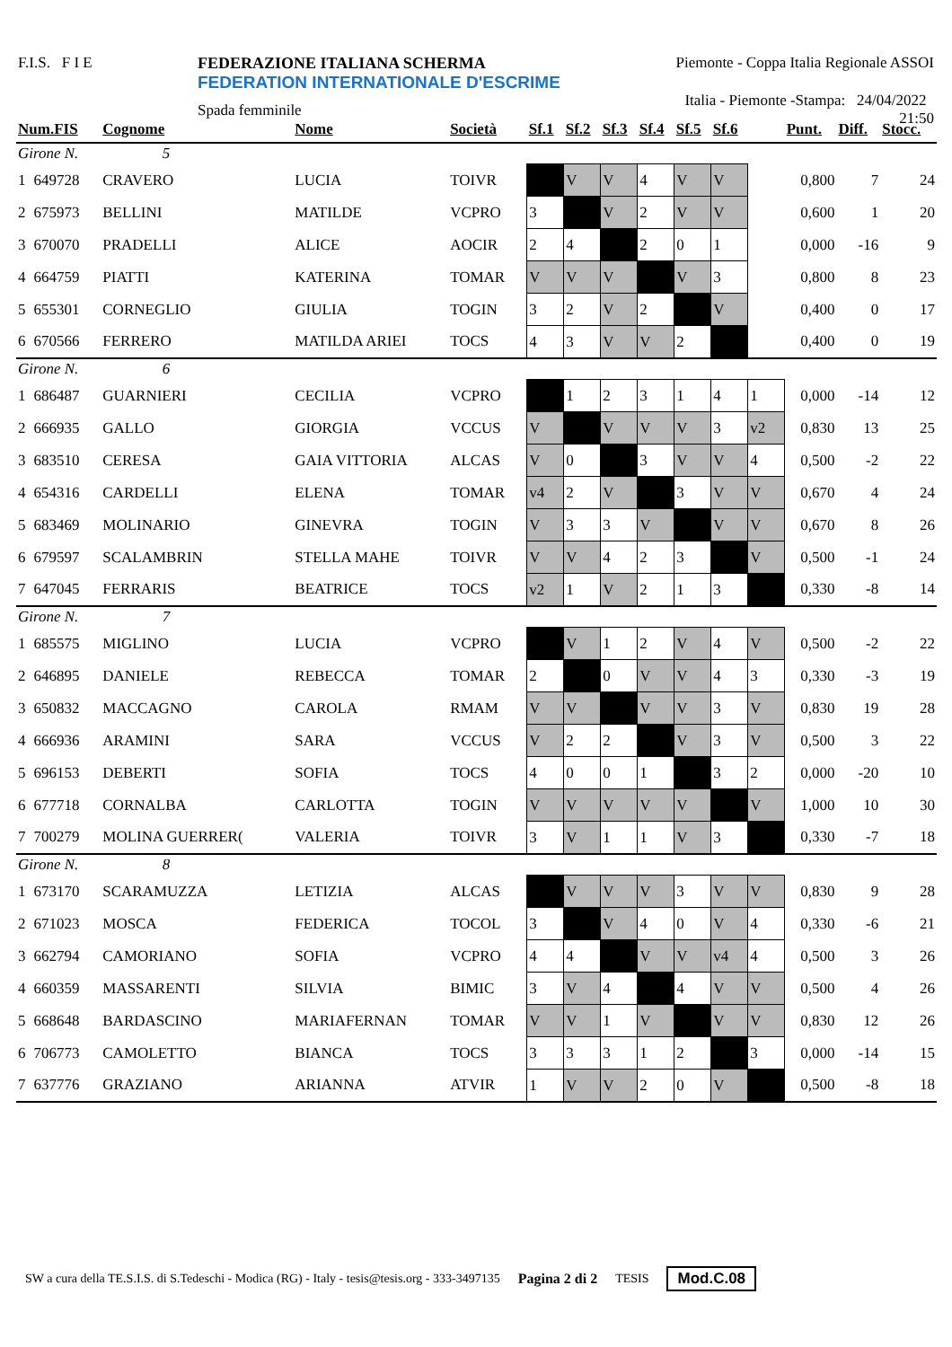F.I.S. F I E FEDERAZIONE ITALIANA SCHERMA
FEDERATION INTERNATIONALE D'ESCRIME
Spada femminile
Piemonte - Coppa Italia Regionale ASSOI
Italia - Piemonte -Stampa: 24/04/2022 21:50
| Num.FIS | | Cognome | Nome | Società | Sf.1 | Sf.2 | Sf.3 | Sf.4 | Sf.5 | Sf.6 | | Punt. | Diff. | Stocc. |
| --- | --- | --- | --- | --- | --- | --- | --- | --- | --- | --- | --- | --- | --- | --- |
| Girone N. 5 | | | | | | | | | | | | | | |
| 1 | 649728 | CRAVERO | LUCIA | TOIVR | | V | V | 4 | V | V | | 0,800 | 7 | 24 |
| 2 | 675973 | BELLINI | MATILDE | VCPRO | 3 | | V | 2 | V | V | | 0,600 | 1 | 20 |
| 3 | 670070 | PRADELLI | ALICE | AOCIR | 2 | 4 | | 2 | 0 | 1 | | 0,000 | -16 | 9 |
| 4 | 664759 | PIATTI | KATERINA | TOMAR | V | V | V | | V | 3 | | 0,800 | 8 | 23 |
| 5 | 655301 | CORNEGLIO | GIULIA | TOGIN | 3 | 2 | V | 2 | | V | | 0,400 | 0 | 17 |
| 6 | 670566 | FERRERO | MATILDA ARIEI | TOCS | 4 | 3 | V | V | 2 | | | 0,400 | 0 | 19 |
| Girone N. 6 | | | | | | | | | | | | | | |
| 1 | 686487 | GUARNIERI | CECILIA | VCPRO | | 1 | 2 | 3 | 1 | 4 | 1 | 0,000 | -14 | 12 |
| 2 | 666935 | GALLO | GIORGIA | VCCUS | V | | V | V | V | 3 | v2 | 0,830 | 13 | 25 |
| 3 | 683510 | CERESA | GAIA VITTORIA | ALCAS | V | 0 | | 3 | V | V | 4 | 0,500 | -2 | 22 |
| 4 | 654316 | CARDELLI | ELENA | TOMAR | v4 | 2 | V | | 3 | V | V | 0,670 | 4 | 24 |
| 5 | 683469 | MOLINARIO | GINEVRA | TOGIN | V | 3 | 3 | V | | V | V | 0,670 | 8 | 26 |
| 6 | 679597 | SCALAMBRIN | STELLA MAHE | TOIVR | V | V | 4 | 2 | 3 | | V | 0,500 | -1 | 24 |
| 7 | 647045 | FERRARIS | BEATRICE | TOCS | v2 | 1 | V | 2 | 1 | 3 | | 0,330 | -8 | 14 |
| Girone N. 7 | | | | | | | | | | | | | | |
| 1 | 685575 | MIGLINO | LUCIA | VCPRO | | V | 1 | 2 | V | 4 | V | 0,500 | -2 | 22 |
| 2 | 646895 | DANIELE | REBECCA | TOMAR | 2 | | 0 | V | V | 4 | 3 | 0,330 | -3 | 19 |
| 3 | 650832 | MACCAGNO | CAROLA | RMAM | V | V | | V | V | 3 | V | 0,830 | 19 | 28 |
| 4 | 666936 | ARAMINI | SARA | VCCUS | V | 2 | 2 | | V | 3 | V | 0,500 | 3 | 22 |
| 5 | 696153 | DEBERTI | SOFIA | TOCS | 4 | 0 | 0 | 1 | | 3 | 2 | 0,000 | -20 | 10 |
| 6 | 677718 | CORNALBA | CARLOTTA | TOGIN | V | V | V | V | V | | V | 1,000 | 10 | 30 |
| 7 | 700279 | MOLINA GUERRER( | VALERIA | TOIVR | 3 | V | 1 | 1 | V | 3 | | 0,330 | -7 | 18 |
| Girone N. 8 | | | | | | | | | | | | | | |
| 1 | 673170 | SCARAMUZZA | LETIZIA | ALCAS | | V | V | V | 3 | V | V | 0,830 | 9 | 28 |
| 2 | 671023 | MOSCA | FEDERICA | TOCOL | 3 | | V | 4 | 0 | V | 4 | 0,330 | -6 | 21 |
| 3 | 662794 | CAMORIANO | SOFIA | VCPRO | 4 | 4 | | V | V | v4 | 4 | 0,500 | 3 | 26 |
| 4 | 660359 | MASSARENTI | SILVIA | BIMIC | 3 | V | 4 | | 4 | V | V | 0,500 | 4 | 26 |
| 5 | 668648 | BARDASCINO | MARIAFERNAN | TOMAR | V | V | 1 | V | | V | V | 0,830 | 12 | 26 |
| 6 | 706773 | CAMOLETTO | BIANCA | TOCS | 3 | 3 | 3 | 1 | 2 | | 3 | 0,000 | -14 | 15 |
| 7 | 637776 | GRAZIANO | ARIANNA | ATVIR | 1 | V | V | 2 | 0 | V | | 0,500 | -8 | 18 |
SW a cura della TE.S.I.S. di S.Tedeschi - Modica (RG) - Italy - tesis@tesis.org - 333-3497135 Pagina 2 di 2 TESIS Mod.C.08